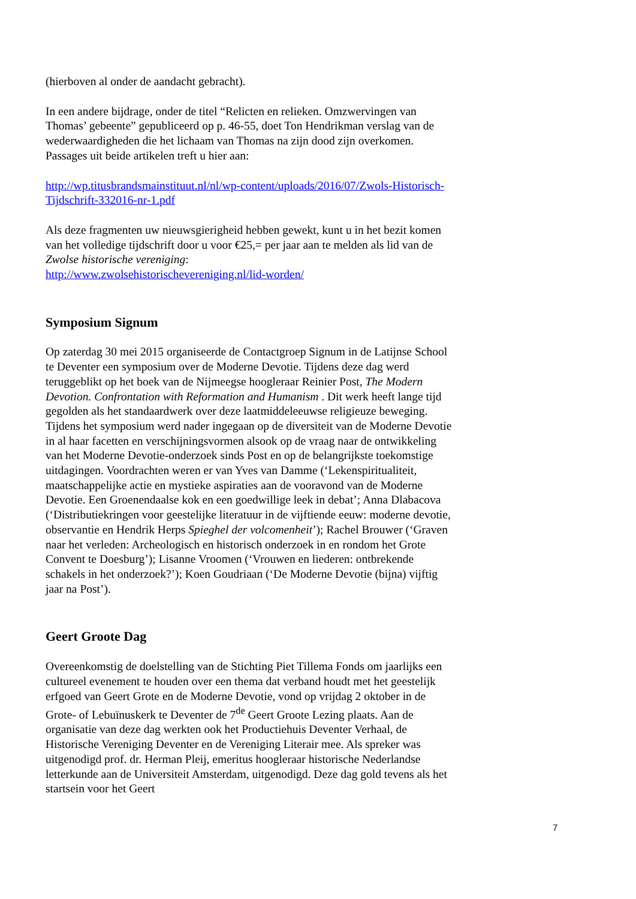(hierboven al onder de aandacht gebracht).
In een andere bijdrage, onder de titel “Relicten en relieken. Omzwervingen van Thomas’ gebeente” gepubliceerd op p. 46-55, doet Ton Hendrikman verslag van de wederwaardigheden die het lichaam van Thomas na zijn dood zijn overkomen. Passages uit beide artikelen treft u hier aan:
http://wp.titusbrandsmainstituut.nl/nl/wp-content/uploads/2016/07/Zwols-Historisch-Tijdschrift-332016-nr-1.pdf
Als deze fragmenten uw nieuwsgierigheid hebben gewekt, kunt u in het bezit komen van het volledige tijdschrift door u voor €25,= per jaar aan te melden als lid van de Zwolse historische vereniging:
http://www.zwolsehistorischevereniging.nl/lid-worden/
Symposium Signum
Op zaterdag 30 mei 2015 organiseerde de Contactgroep Signum in de Latijnse School te Deventer een symposium over de Moderne Devotie. Tijdens deze dag werd teruggeblikt op het boek van de Nijmeegse hoogleraar Reinier Post, The Modern Devotion. Confrontation with Reformation and Humanism . Dit werk heeft lange tijd gegolden als het standaardwerk over deze laatmiddeleeuwse religieuze beweging. Tijdens het symposium werd nader ingegaan op de diversiteit van de Moderne Devotie in al haar facetten en verschijningsvormen alsook op de vraag naar de ontwikkeling van het Moderne Devotie-onderzoek sinds Post en op de belangrijkste toekomstige uitdagingen. Voordrachten weren er van Yves van Damme (‘Lekenspiritualiteit, maatschappelijke actie en mystieke aspiraties aan de vooravond van de Moderne Devotie. Een Groenendaalse kok en een goedwillige leek in debat’; Anna Dlabacova (‘Distributiekringen voor geestelijke literatuur in de vijftiende eeuw: moderne devotie, observantie en Hendrik Herps Spieghel der volcomenheit’); Rachel Brouwer (‘Graven naar het verleden: Archeologisch en historisch onderzoek in en rondom het Grote Convent te Doesburg’); Lisanne Vroomen (‘Vrouwen en liederen: ontbrekende schakels in het onderzoek?’); Koen Goudriaan (‘De Moderne Devotie (bijna) vijftig jaar na Post’).
Geert Groote Dag
Overeenkomstig de doelstelling van de Stichting Piet Tillema Fonds om jaarlijks een cultureel evenement te houden over een thema dat verband houdt met het geestelijk erfgoed van Geert Grote en de Moderne Devotie, vond op vrijdag 2 oktober in de Grote- of Lebuïnuskerk te Deventer de 7<sup>de</sup> Geert Groote Lezing plaats. Aan de organisatie van deze dag werkten ook het Productiehuis Deventer Verhaal, de Historische Vereniging Deventer en de Vereniging Literair mee. Als spreker was uitgenodigd prof. dr. Herman Pleij, emeritus hoogleraar historische Nederlandse letterkunde aan de Universiteit Amsterdam, uitgenodigd. Deze dag gold tevens als het startsein voor het Geert
7